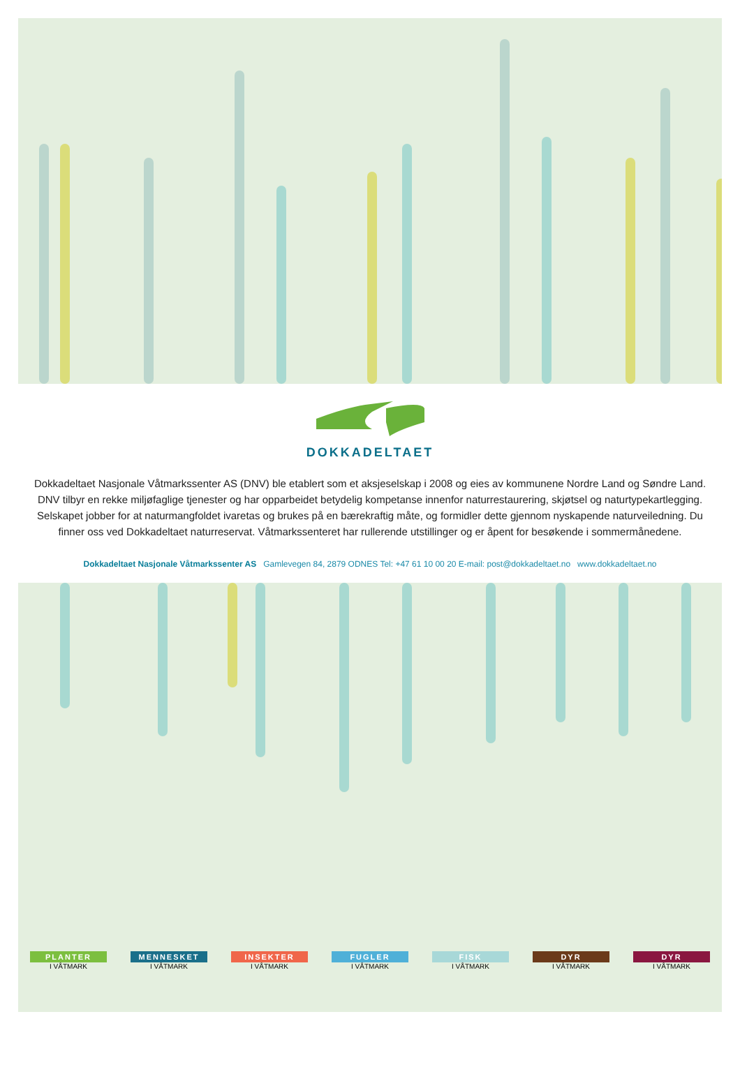DOKKADELTAET
Dokkadeltaet Nasjonale Våtmarkssenter AS (DNV) ble etablert som et aksjeselskap i 2008 og eies av kommunene Nordre Land og Søndre Land. DNV tilbyr en rekke miljøfaglige tjenester og har opparbeidet betydelig kompetanse innenfor naturrestaurering, skjøtsel og naturtypekartlegging. Selskapet jobber for at naturmangfoldet ivaretas og brukes på en bærekraftig måte, og formidler dette gjennom nyskapende naturveiledning. Du finner oss ved Dokkadeltaet naturreservat. Våtmarkssenteret har rullerende utstillinger og er åpent for besøkende i sommermånedene.
Dokkadeltaet Nasjonale Våtmarkssenter AS Gamlevegen 84, 2879 ODNES Tel: +47 61 10 00 20 E-mail: post@dokkadeltaet.no www.dokkadeltaet.no
PLANTER
I VÅTMARK
MENNESKET
I VÅTMARK
INSEKTER
I VÅTMARK
FUGLER
I VÅTMARK
FISK
I VÅTMARK
DYR
I VÅTMARK
DYR
I VÅTMARK